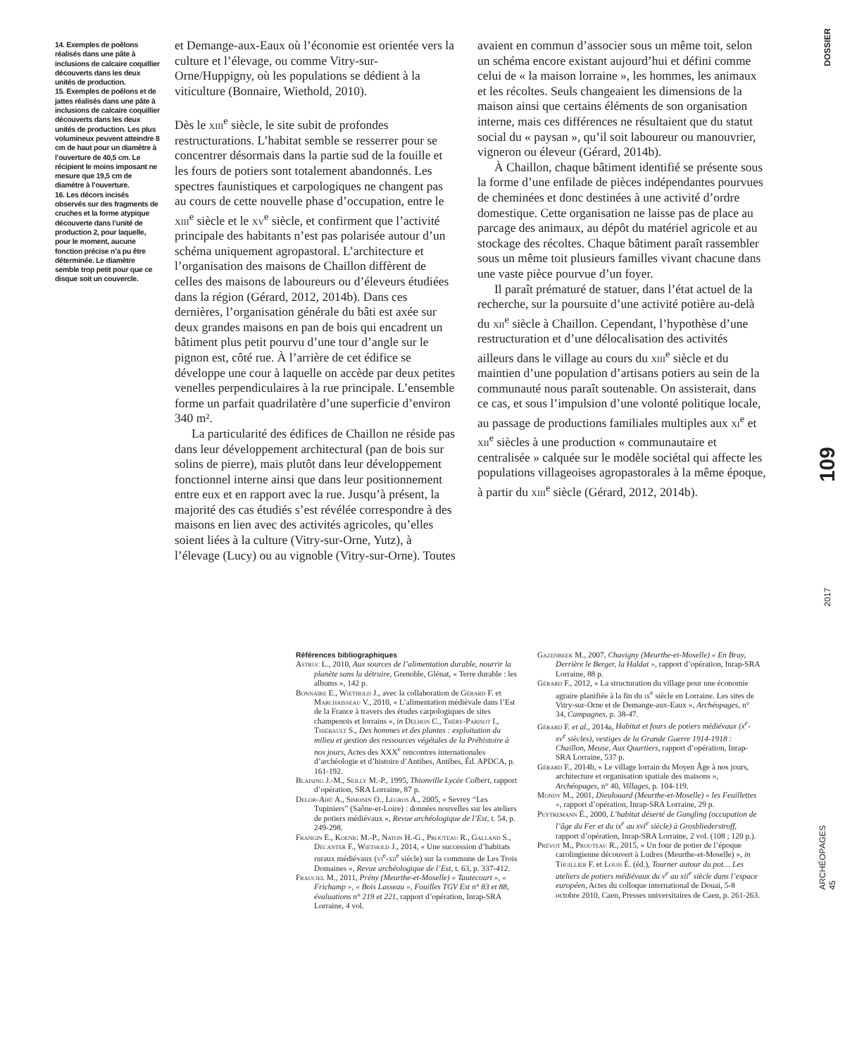14. Exemples de poêlons réalisés dans une pâte à inclusions de calcaire coquillier découverts dans les deux unités de production.
15. Exemples de poêlons et de jattes réalisés dans une pâte à inclusions de calcaire coquillier découverts dans les deux unités de production. Les plus volumineux peuvent atteindre 8 cm de haut pour un diamètre à l’ouverture de 40,5 cm. Le récipient le moins imposant ne mesure que 19,5 cm de diamètre à l’ouverture.
16. Les décors incisés observés sur des fragments de cruches et la forme atypique découverte dans l’unité de production 2, pour laquelle, pour le moment, aucune fonction précise n’a pu être déterminée. Le diamètre semble trop petit pour que ce disque soit un couvercle.
et Demange-aux-Eaux où l’économie est orientée vers la culture et l’élevage, ou comme Vitry-sur-Orne/Huppigny, où les populations se dédient à la viticulture (Bonnaire, Wiethold, 2010).
Dès le xiii<sup>e</sup> siècle, le site subit de profondes restructurations. L’habitat semble se resserrer pour se concentrer désormais dans la partie sud de la fouille et les fours de potiers sont totalement abandonnés. Les spectres faunistiques et carpologiques ne changent pas au cours de cette nouvelle phase d’occupation, entre le xiii<sup>e</sup> siècle et le xv<sup>e</sup> siècle, et confirment que l’activité principale des habitants n’est pas polarisée autour d’un schéma uniquement agropastoral. L’architecture et l’organisation des maisons de Chaillon diffèrent de celles des maisons de laboureurs ou d’éleveurs étudiées dans la région (Gérard, 2012, 2014b). Dans ces dernières, l’organisation générale du bâti est axée sur deux grandes maisons en pan de bois qui encadrent un bâtiment plus petit pourvu d’une tour d’angle sur le pignon est, côté rue. À l’arrière de cet édifice se développe une cour à laquelle on accède par deux petites venelles perpendiculaires à la rue principale. L’ensemble forme un parfait quadrilatère d’une superficie d’environ 340 m².
La particularité des édifices de Chaillon ne réside pas dans leur développement architectural (pan de bois sur solins de pierre), mais plutôt dans leur développement fonctionnel interne ainsi que dans leur positionnement entre eux et en rapport avec la rue. Jusqu’à présent, la majorité des cas étudiés s’est révélée correspondre à des maisons en lien avec des activités agricoles, qu’elles soient liées à la culture (Vitry-sur-Orne, Yutz), à l’élevage (Lucy) ou au vignoble (Vitry-sur-Orne). Toutes
avaient en commun d’associer sous un même toit, selon un schéma encore existant aujourd’hui et défini comme celui de « la maison lorraine », les hommes, les animaux et les récoltes. Seuls changeaient les dimensions de la maison ainsi que certains éléments de son organisation interne, mais ces différences ne résultaient que du statut social du « paysan », qu’il soit laboureur ou manouvrier, vigneron ou éleveur (Gérard, 2014b).
À Chaillon, chaque bâtiment identifié se présente sous la forme d’une enfilade de pièces indépendantes pourvues de cheminées et donc destinées à une activité d’ordre domestique. Cette organisation ne laisse pas de place au parcage des animaux, au dépôt du matériel agricole et au stockage des récoltes. Chaque bâtiment paraît rassembler sous un même toit plusieurs familles vivant chacune dans une vaste pièce pourvue d’un foyer.
Il paraît prématuré de statuer, dans l’état actuel de la recherche, sur la poursuite d’une activité potière au-delà du xii<sup>e</sup> siècle à Chaillon. Cependant, l’hypothèse d’une restructuration et d’une délocalisation des activités ailleurs dans le village au cours du xiii<sup>e</sup> siècle et du maintien d’une population d’artisans potiers au sein de la communauté nous paraît soutenable. On assisterait, dans ce cas, et sous l’impulsion d’une volonté politique locale, au passage de productions familiales multiples aux xi<sup>e</sup> et xii<sup>e</sup> siècles à une production « communautaire et centralisée » calquée sur le modèle sociétal qui affecte les populations villageoises agropastorales à la même époque, à partir du xiii<sup>e</sup> siècle (Gérard, 2012, 2014b).
Références bibliographiques
Astruc L., 2010, Aux sources de l’alimentation durable, nourrir la planète sans la détruire, Grenoble, Glénat, « Terre durable : les albums », 142 p.
Bonnaire E., Wiethold J., avec la collaboration de Gérard F. et Marchaisseau V., 2010, « L’alimentation médiévale dans l’Est de la France à travers des études carpologiques de sites champenois et lorrains », in Delhon C., Théry-Parisot I., Thiébault S., Des hommes et des plantes : exploitation du milieu et gestion des ressources végétales de la Préhistoire à nos jours, Actes des XXX<sup>e</sup> rencontres internationales d’archéologie et d’histoire d’Antibes, Antibes, Éd. APDCA, p. 161-192.
Blaising J.-M., Seilly M.-P., 1995, Thionville Lycée Colbert, rapport d’opération, SRA Lorraine, 87 p.
Delor-Ahü A., Simonin O., Legros A., 2005, « Sevrey “Les Tupiniers” (Saône-et-Loire) : données nouvelles sur les ateliers de potiers médiévaux », Revue archéologique de l’Est, t. 54, p. 249-298.
Frangin E., Koenig M.-P., Naton H.-G., Prouteau R., Galland S., Decanter F., Wiethold J., 2014, « Une succession d’habitats ruraux médiévaux (vi<sup>e</sup>-xii<sup>e</sup> siècle) sur la commune de Les Trois Domaines », Revue archéologique de l’Est, t. 63, p. 337-412.
Frauciel M., 2011, Prény (Meurthe-et-Moselle) « Tautecourt », « Frichamp », « Bois Lasseau », Fouilles TGV Est n° 83 et 88, évaluations n° 219 et 221, rapport d’opération, Inrap-SRA Lorraine, 4 vol.
Gazenbeek M., 2007, Chavigny (Meurthe-et-Moselle) « En Bray, Derrière le Berger, la Haldat », rapport d’opération, Inrap-SRA Lorraine, 88 p.
Gérard F., 2012, « La structuration du village pour une économie agraire planifiée à la fin du ix<sup>e</sup> siècle en Lorraine. Les sites de Vitry-sur-Orne et de Demange-aux-Eaux », Archéopages, n° 34, Campagnes, p. 38-47.
Gérard F. et al., 2014a, Habitat et fours de potiers médiévaux (x<sup>e</sup>-xv<sup>e</sup> siècles), vestiges de la Grande Guerre 1914-1918 : Chaillon, Meuse, Aux Quartiers, rapport d’opération, Inrap-SRA Lorraine, 537 p.
Gérard F., 2014b, « Le village lorrain du Moyen Âge à nos jours, architecture et organisation spatiale des maisons », Archéopages, n° 40, Villages, p. 104-119.
Mondy M., 2001, Dieulouard (Meurthe-et-Moselle) « les Feuillettes », rapport d’opération, Inrap-SRA Lorraine, 29 p.
Peytremann É., 2000, L’habitat déserté de Gungling (occupation de l’âge du Fer et du ix<sup>e</sup> au xvi<sup>e</sup> siècle) à Grosbliederstroff, rapport d’opération, Inrap-SRA Lorraine, 2 vol. (108 ; 120 p.).
Prévot M., Prouteau R., 2015, « Un four de potier de l’époque carolingienne découvert à Ludres (Meurthe-et-Moselle) », in Thuillier F. et Louis É. (éd.), Tourner autour du pot… Les ateliers de potiers médiévaux du v<sup>e</sup> au xii<sup>e</sup> siècle dans l’espace européen, Actes du colloque international de Douai, 5-8 octobre 2010, Caen, Presses universitaires de Caen, p. 261-263.
DOSSIER
109
2017
ARCHÉOPAGES 45